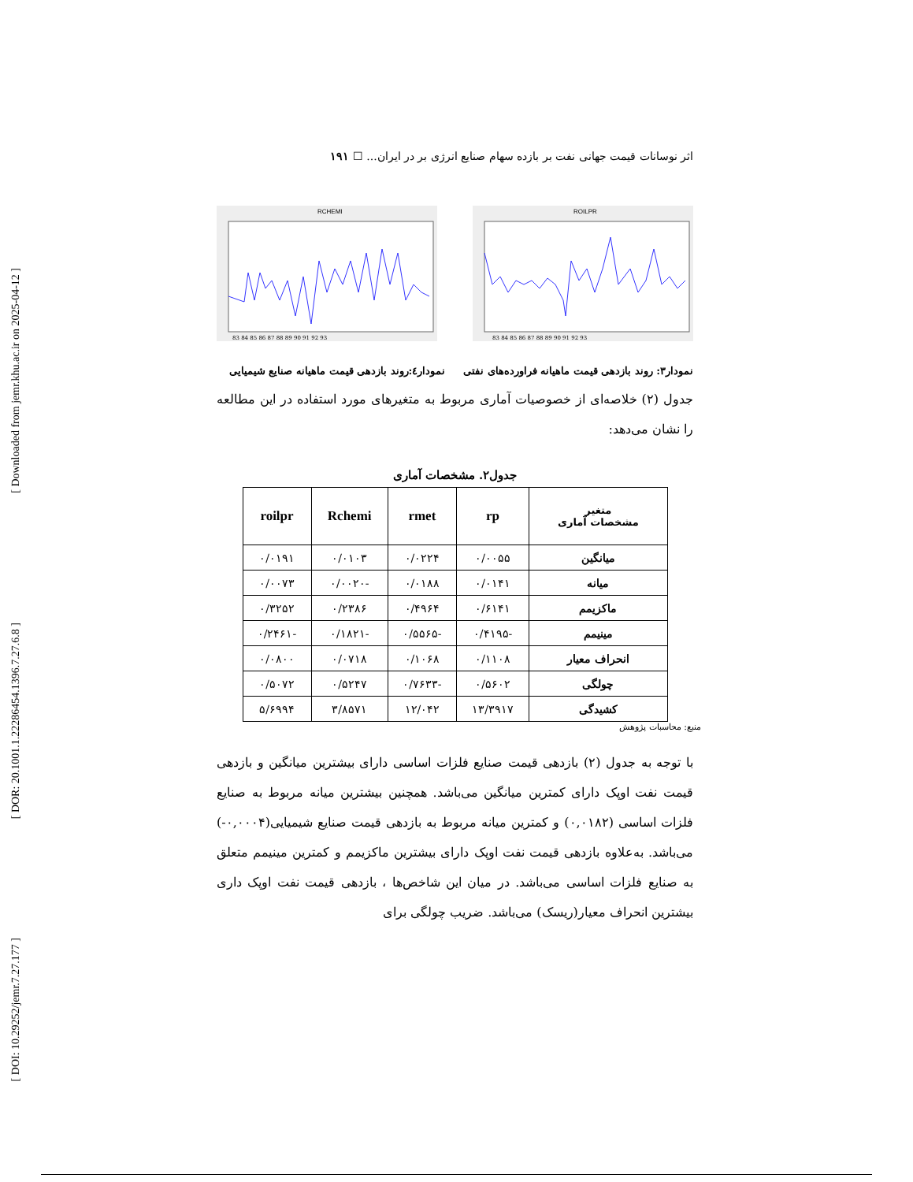[ Downloaded from jemr.khu.ac.ir on 2025-04-12 ]
[ DOR: 20.1001.1.22286454.1396.7.27.6.8 ]
[ DOI: 10.29252/jemr.7.27.177 ]
اثر نوسانات قیمت جهانی نفت بر بازده سهام صنایع انرژی بر در ایران... ☐ ۱۹۱
RCHEMI
83 84 85 86 87 88 89 90 91 92 93
ROILPR
83 84 85 86 87 88 89 90 91 92 93
نمودار۳: روند بازدهی قیمت ماهیانه فراورده‌های نفتی نمودار٤:روند بازدهی قیمت ماهیانه صنایع شیمیایی
جدول (۲) خلاصه‌ای از خصوصیات آماری مربوط به متغیرهای مورد استفاده در این مطالعه را نشان می‌دهد:
جدول۲. مشخصات آماری
| متغیر مشخصات آماری | rp | rmet | Rchemi | roilpr |
| --- | --- | --- | --- | --- |
| میانگین | ۰/۰۰۵۵ | ۰/۰۲۲۴ | ۰/۰۱۰۳ | ۰/۰۱۹۱ |
| میانه | ۰/۰۱۴۱ | ۰/۰۱۸۸ | -۰/۰۰۲۰ | ۰/۰۰۷۳ |
| ماکزیمم | ۰/۶۱۴۱ | ۰/۴۹۶۴ | ۰/۲۳۸۶ | ۰/۳۲۵۲ |
| مینیمم | -۰/۴۱۹۵ | -۰/۵۵۶۵ | -۰/۱۸۲۱ | -۰/۲۴۶۱ |
| انحراف معیار | ۰/۱۱۰۸ | ۰/۱۰۶۸ | ۰/۰۷۱۸ | ۰/۰۸۰۰ |
| چولگی | ۰/۵۶۰۲ | -۰/۷۶۳۳ | ۰/۵۲۴۷ | ۰/۵۰۷۲ |
| کشیدگی | ۱۳/۳۹۱۷ | ۱۲/۰۴۲ | ۳/۸۵۷۱ | ۵/۶۹۹۴ |
منبع: محاسبات پژوهش
با توجه به جدول (۲) بازدهی قیمت صنایع فلزات اساسی دارای بیشترین میانگین و بازدهی قیمت نفت اوپک دارای کمترین میانگین می‌باشد. همچنین بیشترین میانه مربوط به صنایع فلزات اساسی (۰,۰۱۸۲) و کمترین میانه مربوط به بازدهی قیمت صنایع شیمیایی(۰,۰۰۰۴-) می‌باشد. به‌علاوه بازدهی قیمت نفت اوپک دارای بیشترین ماکزیمم و کمترین مینیمم متعلق به صنایع فلزات اساسی می‌باشد. در میان این شاخص‌ها ، بازدهی قیمت نفت اوپک داری بیشترین انحراف معیار(ریسک) می‌باشد. ضریب چولگی برای